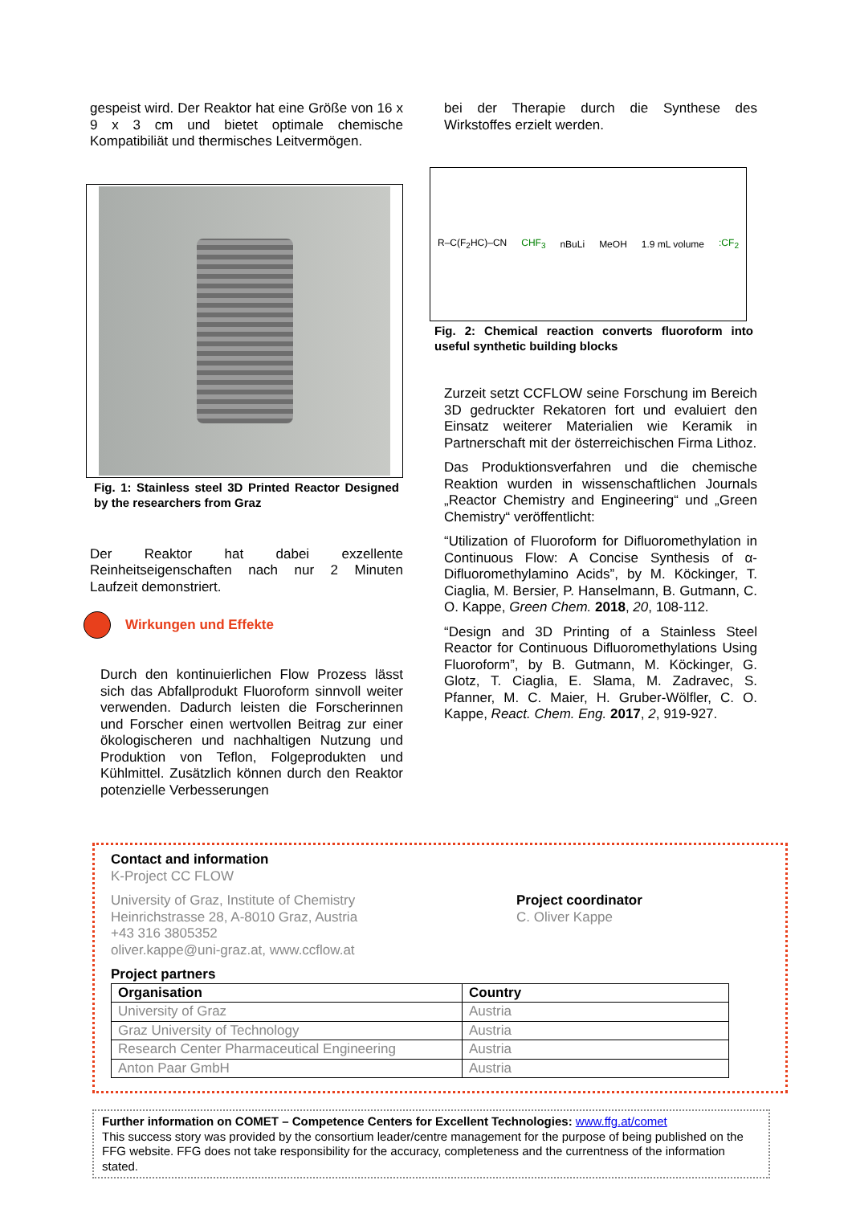gespeist wird. Der Reaktor hat eine Größe von 16 x 9 x 3 cm und bietet optimale chemische Kompatibiliät und thermisches Leitvermögen.
Fig. 1: Stainless steel 3D Printed Reactor Designed by the researchers from Graz
Der Reaktor hat dabei exzellente Reinheitseigenschaften nach nur 2 Minuten Laufzeit demonstriert.
Wirkungen und Effekte
Durch den kontinuierlichen Flow Prozess lässt sich das Abfallprodukt Fluoroform sinnvoll weiter verwenden. Dadurch leisten die Forscherinnen und Forscher einen wertvollen Beitrag zur einer ökologischeren und nachhaltigen Nutzung und Produktion von Teflon, Folgeprodukten und Kühlmittel. Zusätzlich können durch den Reaktor potenzielle Verbesserungen
bei der Therapie durch die Synthese des Wirkstoffes erzielt werden.
R–C(F<sub>2</sub>HC)–CN CHF<sub>3</sub> nBuLi MeOH 1.9 mL volume:CF<sub>2</sub>
Fig. 2: Chemical reaction converts fluoroform into useful synthetic building blocks
Zurzeit setzt CCFLOW seine Forschung im Bereich 3D gedruckter Rekatoren fort und evaluiert den Einsatz weiterer Materialien wie Keramik in Partnerschaft mit der österreichischen Firma Lithoz.
Das Produktionsverfahren und die chemische Reaktion wurden in wissenschaftlichen Journals „Reactor Chemistry and Engineering“ und „Green Chemistry“ veröffentlicht:
“Utilization of Fluoroform for Difluoromethylation in Continuous Flow: A Concise Synthesis of α-Difluoromethylamino Acids”, by M. Köckinger, T. Ciaglia, M. Bersier, P. Hanselmann, B. Gutmann, C. O. Kappe, Green Chem. 2018, 20, 108-112.
“Design and 3D Printing of a Stainless Steel Reactor for Continuous Difluoromethylations Using Fluoroform”, by B. Gutmann, M. Köckinger, G. Glotz, T. Ciaglia, E. Slama, M. Zadravec, S. Pfanner, M. C. Maier, H. Gruber-Wölfler, C. O. Kappe, React. Chem. Eng. 2017, 2, 919-927.
Contact and information
K-Project CC FLOW
University of Graz, Institute of Chemistry
Heinrichstrasse 28, A-8010 Graz, Austria
+43 316 3805352
oliver.kappe@uni-graz.at, www.ccflow.at
Project coordinator
C. Oliver Kappe
Project partners
| Organisation | Country |
| --- | --- |
| University of Graz | Austria |
| Graz University of Technology | Austria |
| Research Center Pharmaceutical Engineering | Austria |
| Anton Paar GmbH | Austria |
Further information on COMET – Competence Centers for Excellent Technologies: www.ffg.at/comet
This success story was provided by the consortium leader/centre management for the purpose of being published on the FFG website. FFG does not take responsibility for the accuracy, completeness and the currentness of the information stated.